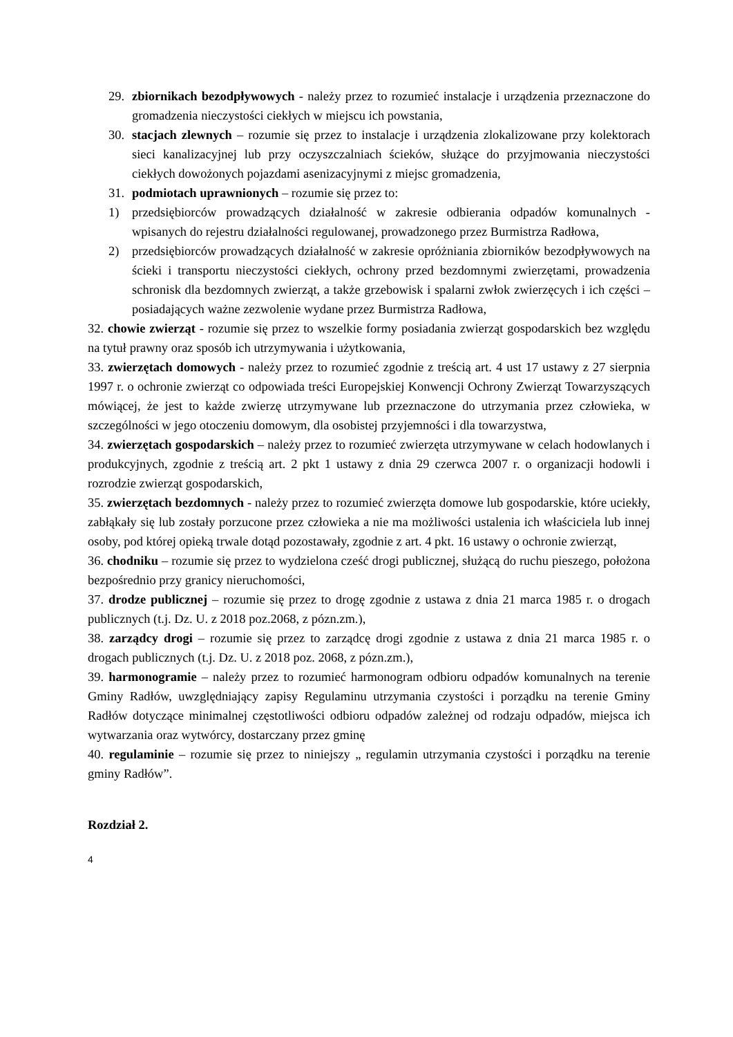29. zbiornikach bezodpływowych - należy przez to rozumieć instalacje i urządzenia przeznaczone do gromadzenia nieczystości ciekłych w miejscu ich powstania,
30. stacjach zlewnych – rozumie się przez to instalacje i urządzenia zlokalizowane przy kolektorach sieci kanalizacyjnej lub przy oczyszczalniach ścieków, służące do przyjmowania nieczystości ciekłych dowożonych pojazdami asenizacyjnymi z miejsc gromadzenia,
31. podmiotach uprawnionych – rozumie się przez to:
1) przedsiębiorców prowadzących działalność w zakresie odbierania odpadów komunalnych - wpisanych do rejestru działalności regulowanej, prowadzonego przez Burmistrza Radłowa,
2) przedsiębiorców prowadzących działalność w zakresie opróżniania zbiorników bezodpływowych na ścieki i transportu nieczystości ciekłych, ochrony przed bezdomnymi zwierzętami, prowadzenia schronisk dla bezdomnych zwierząt, a także grzebowisk i spalarni zwłok zwierzęcych i ich części – posiadających ważne zezwolenie wydane przez Burmistrza Radłowa,
32. chowie zwierząt - rozumie się przez to wszelkie formy posiadania zwierząt gospodarskich bez względu na tytuł prawny oraz sposób ich utrzymywania i użytkowania,
33. zwierzętach domowych - należy przez to rozumieć zgodnie z treścią art. 4 ust 17 ustawy z 27 sierpnia 1997 r. o ochronie zwierząt co odpowiada treści Europejskiej Konwencji Ochrony Zwierząt Towarzyszących mówiącej, że jest to każde zwierzę utrzymywane lub przeznaczone do utrzymania przez człowieka, w szczególności w jego otoczeniu domowym, dla osobistej przyjemności i dla towarzystwa,
34. zwierzętach gospodarskich – należy przez to rozumieć zwierzęta utrzymywane w celach hodowlanych i produkcyjnych, zgodnie z treścią art. 2 pkt 1 ustawy z dnia 29 czerwca 2007 r. o organizacji hodowli i rozrodzie zwierząt gospodarskich,
35. zwierzętach bezdomnych - należy przez to rozumieć zwierzęta domowe lub gospodarskie, które uciekły, zabłąkały się lub zostały porzucone przez człowieka a nie ma możliwości ustalenia ich właściciela lub innej osoby, pod której opieką trwale dotąd pozostawały, zgodnie z art. 4 pkt. 16 ustawy o ochronie zwierząt,
36. chodniku – rozumie się przez to wydzielona cześć drogi publicznej, służącą do ruchu pieszego, położona bezpośrednio przy granicy nieruchomości,
37. drodze publicznej – rozumie się przez to drogę zgodnie z ustawa z dnia 21 marca 1985 r. o drogach publicznych (t.j. Dz. U. z 2018 poz.2068, z pózn.zm.),
38. zarządcy drogi – rozumie się przez to zarządcę drogi zgodnie z ustawa z dnia 21 marca 1985 r. o drogach publicznych (t.j. Dz. U. z 2018 poz. 2068, z pózn.zm.),
39. harmonogramie – należy przez to rozumieć harmonogram odbioru odpadów komunalnych na terenie Gminy Radłów, uwzględniający zapisy Regulaminu utrzymania czystości i porządku na terenie Gminy Radłów dotyczące minimalnej częstotliwości odbioru odpadów zależnej od rodzaju odpadów, miejsca ich wytwarzania oraz wytwórcy, dostarczany przez gminę
40. regulaminie – rozumie się przez to niniejszy „ regulamin utrzymania czystości i porządku na terenie gminy Radłów”.
Rozdział 2.
4